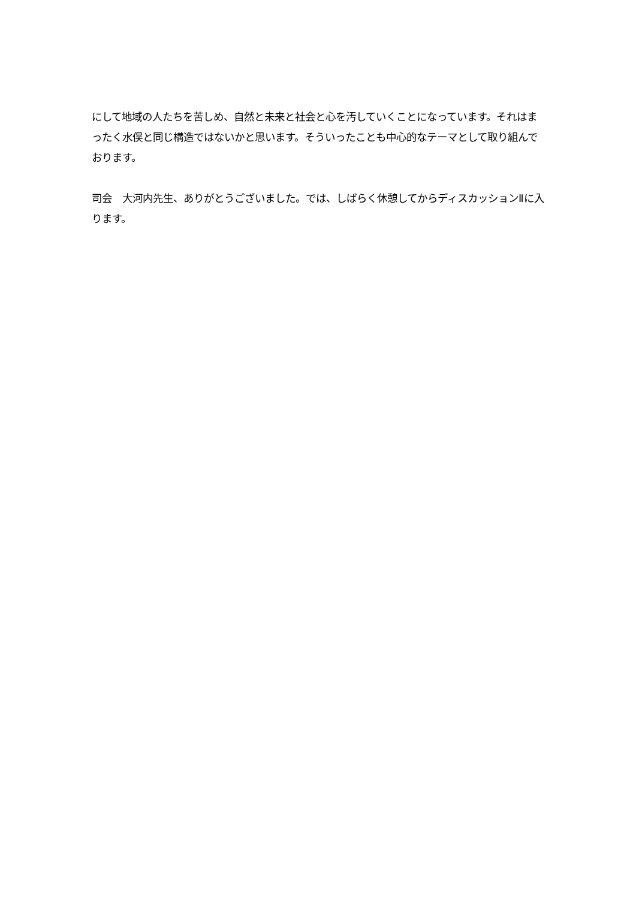にして地域の人たちを苦しめ、自然と未来と社会と心を汚していくことになっています。それはまったく水俣と同じ構造ではないかと思います。そういったことも中心的なテーマとして取り組んでおります。
司会　大河内先生、ありがとうございました。では、しばらく休憩してからディスカッションⅡに入ります。